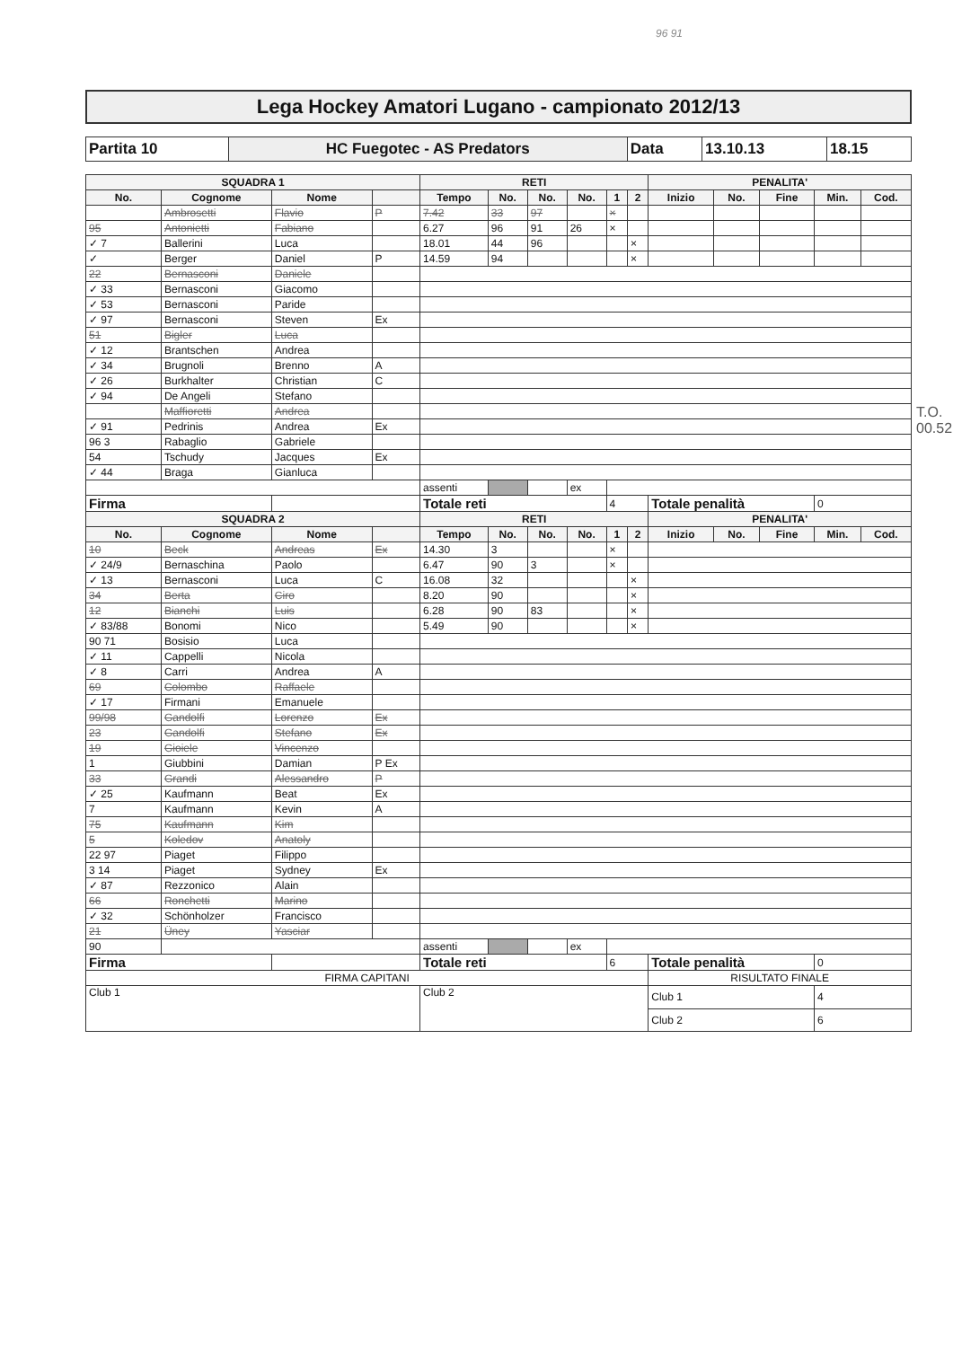96 91
Lega Hockey Amatori Lugano - campionato 2012/13
| Partita 10 | HC Fuegotec - AS Predators | Data | 13.10.13 | 18.15 |
| SQUADRA 1 | | | | RETI | | | | | | PENALITA' | | | | |
| --- | --- | --- | --- | --- | --- | --- | --- | --- | --- | --- | --- | --- | --- | --- |
| No. | Cognome | Nome | | Tempo | No. | No. | No. | 1 | 2 | Inizio | No. | Fine | Min. | Cod. |
| | Ambrosetti | Flavio | P | 7.42 | 33 | 97 | | × | | | | | | |
| 95 | Antonietti | Fabiano | | 6.27 | 96 | 91 | 26 | × | | | | | | |
| ✓ 7 | Ballerini | Luca | | 18.01 | 44 | 96 | | | × | | | | | |
| ✓ | Berger | Daniel | P | 14.59 | 94 | | | | × | | | | | |
| 22 | Bernasconi | Daniele | | | | | | | | | | | | |
| ✓ 33 | Bernasconi | Giacomo | | | | | | | | | | | | |
| ✓ 53 | Bernasconi | Paride | | | | | | | | | | | | |
| ✓ 97 | Bernasconi | Steven | Ex | | | | | | | | | | | |
| 51 | Bigler | Luca | | | | | | | | | | | | |
| ✓ 12 | Brantschen | Andrea | | | | | | | | | | | | |
| ✓ 34 | Brugnoli | Brenno | A | | | | | | | | | | | |
| ✓ 26 | Burkhalter | Christian | C | | | | | | | | | | | |
| ✓ 94 | De Angeli | Stefano | | | | | | | | | | | | |
| | Maffioretti | Andrea | | | | | | | | | | | | |
| ✓ 91 | Pedrinis | Andrea | Ex | | | | | | | | | | | |
| 96 3 | Rabaglio | Gabriele | | | | | | | | | | | | |
| 54 | Tschudy | Jacques | Ex | | | | | | | | | | | |
| ✓ 44 | Braga | Gianluca | | | | | | | | | | | | |
| | | | | assenti | | | ex | | | | | | | |
| Firma | | | | Totale reti | | | | 4 | | Totale penalità | | | 0 | |
| SQUADRA 2 | | | | RETI | | | | | | PENALITA' | | | | |
| No. | Cognome | Nome | | Tempo | No. | No. | No. | 1 | 2 | Inizio | No. | Fine | Min. | Cod. |
| 10 | Beck | Andreas | Ex | 14.30 | 3 | | | × | | | | | | |
| ✓ 24/9 | Bernaschina | Paolo | | 6.47 | 90 | 3 | | × | | | | | | |
| ✓ 13 | Bernasconi | Luca | C | 16.08 | 32 | | | | × | | | | | |
| 34 | Berta | Ciro | | 8.20 | 90 | | | | × | | | | | |
| 12 | Bianchi | Luis | | 6.28 | 90 | 83 | | | × | | | | | |
| ✓ 83/88 | Bonomi | Nico | | 5.49 | 90 | | | | × | | | | | |
| 90 71 | Bosisio | Luca | | | | | | | | | | | | |
| ✓ 11 | Cappelli | Nicola | | | | | | | | | | | | |
| ✓ 8 | Carri | Andrea | A | | | | | | | | | | | |
| 69 | Colombo | Raffaele | | | | | | | | | | | | |
| ✓ 17 | Firmani | Emanuele | | | | | | | | | | | | |
| 99/98 | Gandolfi | Lorenzo | Ex | | | | | | | | | | | |
| 23 | Gandolfi | Stefano | Ex | | | | | | | | | | | |
| 19 | Gioiele | Vincenzo | | | | | | | | | | | | |
| 1 | Giubbini | Damian | P Ex | | | | | | | | | | | |
| 33 | Grandi | Alessandro | P | | | | | | | | | | | |
| ✓ 25 | Kaufmann | Beat | Ex | | | | | | | | | | | |
| 7 | Kaufmann | Kevin | A | | | | | | | | | | | |
| 75 | Kaufmann | Kim | | | | | | | | | | | | |
| 5 | Koledov | Anatoly | | | | | | | | | | | | |
| 22 97 | Piaget | Filippo | | | | | | | | | | | | |
| 3 14 | Piaget | Sydney | Ex | | | | | | | | | | | |
| ✓ 87 | Rezzonico | Alain | | | | | | | | | | | | |
| 66 | Ronchetti | Marino | | | | | | | | | | | | |
| ✓ 32 | Schönholzer | Francisco | | | | | | | | | | | | |
| 21 | Üney | Yasciar | | | | | | | | | | | | |
| 90 | | | | assenti | | | ex | | | | | | | |
| Firma | | | | Totale reti | | | | 6 | | Totale penalità | | | 0 | |
| FIRMA CAPITANI | | | | | | | | | | RISULTATO FINALE | | | | |
| Club 1 | | | | Club 2 | | | | | | Club 1 | | | 4 | |
| | | | | | | | | | | Club 2 | | | 6 | |
T.O. 00.52